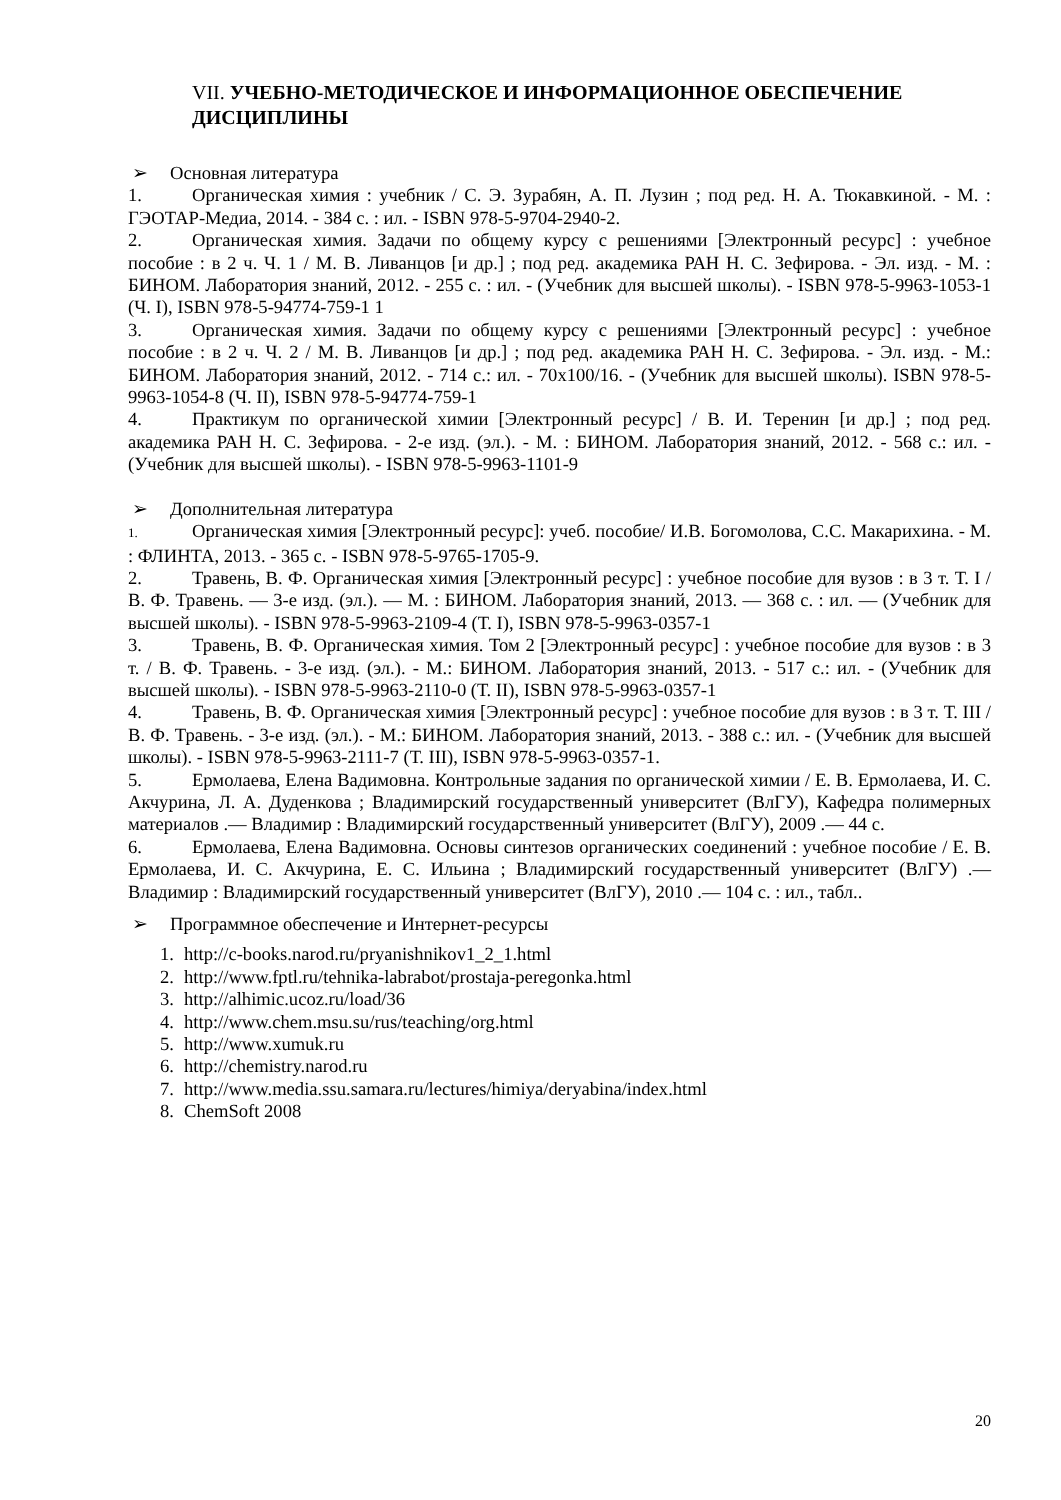VII. УЧЕБНО-МЕТОДИЧЕСКОЕ И ИНФОРМАЦИОННОЕ ОБЕСПЕЧЕНИЕ ДИСЦИПЛИНЫ
➢ Основная литература
1. Органическая химия : учебник / С. Э. Зурабян, А. П. Лузин ; под ред. Н. А. Тюкавкиной. - М. : ГЭОТАР-Медиа, 2014. - 384 с. : ил. - ISBN 978-5-9704-2940-2.
2. Органическая химия. Задачи по общему курсу с решениями [Электронный ресурс] : учебное пособие : в 2 ч. Ч. 1 / М. В. Ливанцов [и др.] ; под ред. академика РАН Н. С. Зефирова. - Эл. изд. - М. : БИНОМ. Лаборатория знаний, 2012. - 255 с. : ил. - (Учебник для высшей школы). - ISBN 978-5-9963-1053-1 (Ч. I), ISBN 978-5-94774-759-1 1
3. Органическая химия. Задачи по общему курсу с решениями [Электронный ресурс] : учебное пособие : в 2 ч. Ч. 2 / М. В. Ливанцов [и др.] ; под ред. академика РАН Н. С. Зефирова. - Эл. изд. - М.: БИНОМ. Лаборатория знаний, 2012. - 714 с.: ил. - 70x100/16. - (Учебник для высшей школы). ISBN 978-5-9963-1054-8 (Ч. II), ISBN 978-5-94774-759-1
4. Практикум по органической химии [Электронный ресурс] / В. И. Теренин [и др.] ; под ред. академика РАН Н. С. Зефирова. - 2-е изд. (эл.). - М. : БИНОМ. Лаборатория знаний, 2012. - 568 с.: ил. - (Учебник для высшей школы). - ISBN 978-5-9963-1101-9
➢ Дополнительная литература
1. Органическая химия [Электронный ресурс]: учеб. пособие/ И.В. Богомолова, С.С. Макарихина. - М. : ФЛИНТА, 2013. - 365 с. - ISBN 978-5-9765-1705-9.
2. Травень, В. Ф. Органическая химия [Электронный ресурс] : учебное пособие для вузов : в 3 т. Т. I / В. Ф. Травень. — 3-е изд. (эл.). — М. : БИНОМ. Лаборатория знаний, 2013. — 368 с. : ил. — (Учебник для высшей школы). - ISBN 978-5-9963-2109-4 (Т. I), ISBN 978-5-9963-0357-1
3. Травень, В. Ф. Органическая химия. Том 2 [Электронный ресурс] : учебное пособие для вузов : в 3 т. / В. Ф. Травень. - 3-е изд. (эл.). - М.: БИНОМ. Лаборатория знаний, 2013. - 517 с.: ил. - (Учебник для высшей школы). - ISBN 978-5-9963-2110-0 (Т. II), ISBN 978-5-9963-0357-1
4. Травень, В. Ф. Органическая химия [Электронный ресурс] : учебное пособие для вузов : в 3 т. Т. III / В. Ф. Травень. - 3-е изд. (эл.). - М.: БИНОМ. Лаборатория знаний, 2013. - 388 с.: ил. - (Учебник для высшей школы). - ISBN 978-5-9963-2111-7 (Т. III), ISBN 978-5-9963-0357-1.
5. Ермолаева, Елена Вадимовна. Контрольные задания по органической химии / Е. В. Ермолаева, И. С. Акчурина, Л. А. Дуденкова ; Владимирский государственный университет (ВлГУ), Кафедра полимерных материалов .— Владимир : Владимирский государственный университет (ВлГУ), 2009 .— 44 с.
6. Ермолаева, Елена Вадимовна. Основы синтезов органических соединений : учебное пособие / Е. В. Ермолаева, И. С. Акчурина, Е. С. Ильина ; Владимирский государственный университет (ВлГУ) .— Владимир : Владимирский государственный университет (ВлГУ), 2010 .— 104 с. : ил., табл..
➢ Программное обеспечение и Интернет-ресурсы
1. http://c-books.narod.ru/pryanishnikov1_2_1.html
2. http://www.fptl.ru/tehnika-labrabot/prostaja-peregonka.html
3. http://alhimic.ucoz.ru/load/36
4. http://www.chem.msu.su/rus/teaching/org.html
5. http://www.xumuk.ru
6. http://chemistry.narod.ru
7. http://www.media.ssu.samara.ru/lectures/himiya/deryabina/index.html
8. ChemSoft 2008
20